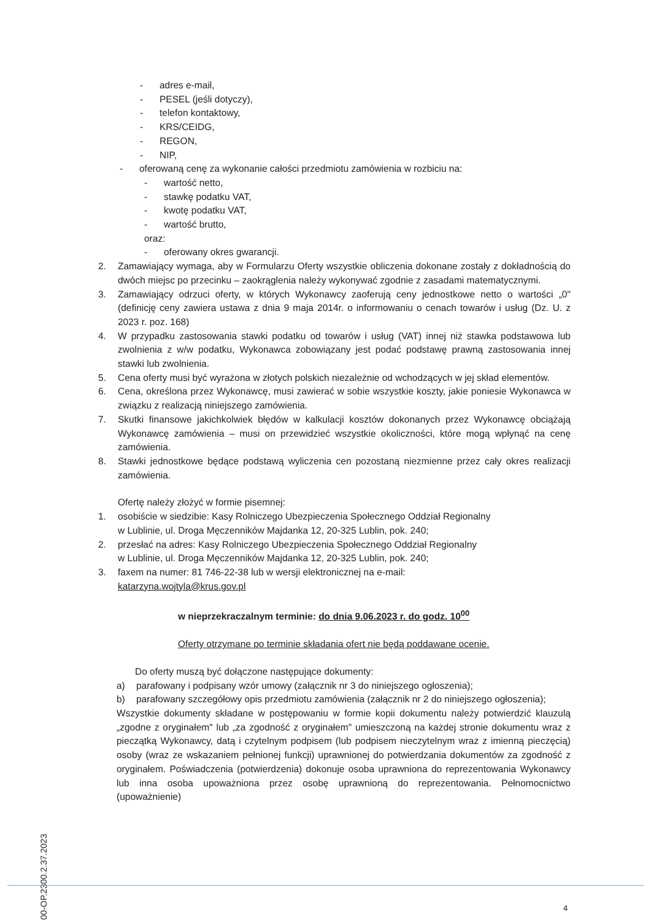- adres e-mail,
- PESEL (jeśli dotyczy),
- telefon kontaktowy,
- KRS/CEIDG,
- REGON,
- NIP,
- oferowaną cenę za wykonanie całości przedmiotu zamówienia w rozbiciu na:
- wartość netto,
- stawkę podatku VAT,
- kwotę podatku VAT,
- wartość brutto,
oraz:
- oferowany okres gwarancji.
2. Zamawiający wymaga, aby w Formularzu Oferty wszystkie obliczenia dokonane zostały z dokładnością do dwóch miejsc po przecinku – zaokrąglenia należy wykonywać zgodnie z zasadami matematycznymi.
3. Zamawiający odrzuci oferty, w których Wykonawcy zaoferują ceny jednostkowe netto o wartości „0" (definicję ceny zawiera ustawa z dnia 9 maja 2014r. o informowaniu o cenach towarów i usług (Dz. U. z 2023 r. poz. 168)
4. W przypadku zastosowania stawki podatku od towarów i usług (VAT) innej niż stawka podstawowa lub zwolnienia z w/w podatku, Wykonawca zobowiązany jest podać podstawę prawną zastosowania innej stawki lub zwolnienia.
5. Cena oferty musi być wyrażona w złotych polskich niezależnie od wchodzących w jej skład elementów.
6. Cena, określona przez Wykonawcę, musi zawierać w sobie wszystkie koszty, jakie poniesie Wykonawca w związku z realizacją niniejszego zamówienia.
7. Skutki finansowe jakichkolwiek błędów w kalkulacji kosztów dokonanych przez Wykonawcę obciążają Wykonawcę zamówienia – musi on przewidzieć wszystkie okoliczności, które mogą wpłynąć na cenę zamówienia.
8. Stawki jednostkowe będące podstawą wyliczenia cen pozostaną niezmienne przez cały okres realizacji zamówienia.
Ofertę należy złożyć w formie pisemnej:
1. osobiście w siedzibie: Kasy Rolniczego Ubezpieczenia Społecznego Oddział Regionalny
w Lublinie, ul. Droga Męczenników Majdanka 12, 20-325 Lublin, pok. 240;
2. przesłać na adres: Kasy Rolniczego Ubezpieczenia Społecznego Oddział Regionalny
w Lublinie, ul. Droga Męczenników Majdanka 12, 20-325 Lublin, pok. 240;
3. faxem na numer: 81 746-22-38 lub w wersji elektronicznej na e-mail:
katarzyna.wojtyla@krus.gov.pl
w nieprzekraczalnym terminie: do dnia 9.06.2023 r. do godz. 10<sup>00</sup>
Oferty otrzymane po terminie składania ofert nie będą poddawane ocenie.
Do oferty muszą być dołączone następujące dokumenty:
a) parafowany i podpisany wzór umowy (załącznik nr 3 do niniejszego ogłoszenia);
b) parafowany szczegółowy opis przedmiotu zamówienia (załącznik nr 2 do niniejszego ogłoszenia);
Wszystkie dokumenty składane w postępowaniu w formie kopii dokumentu należy potwierdzić klauzulą „zgodne z oryginałem" lub „za zgodność z oryginałem" umieszczoną na każdej stronie dokumentu wraz z pieczątką Wykonawcy, datą i czytelnym podpisem (lub podpisem nieczytelnym wraz z imienną pieczęcią) osoby (wraz ze wskazaniem pełnionej funkcji) uprawnionej do potwierdzania dokumentów za zgodność z oryginałem. Poświadczenia (potwierdzenia) dokonuje osoba uprawniona do reprezentowania Wykonawcy lub inna osoba upoważniona przez osobę uprawnioną do reprezentowania. Pełnomocnictwo (upoważnienie)
0800-OP.2300.2.37.2023
4